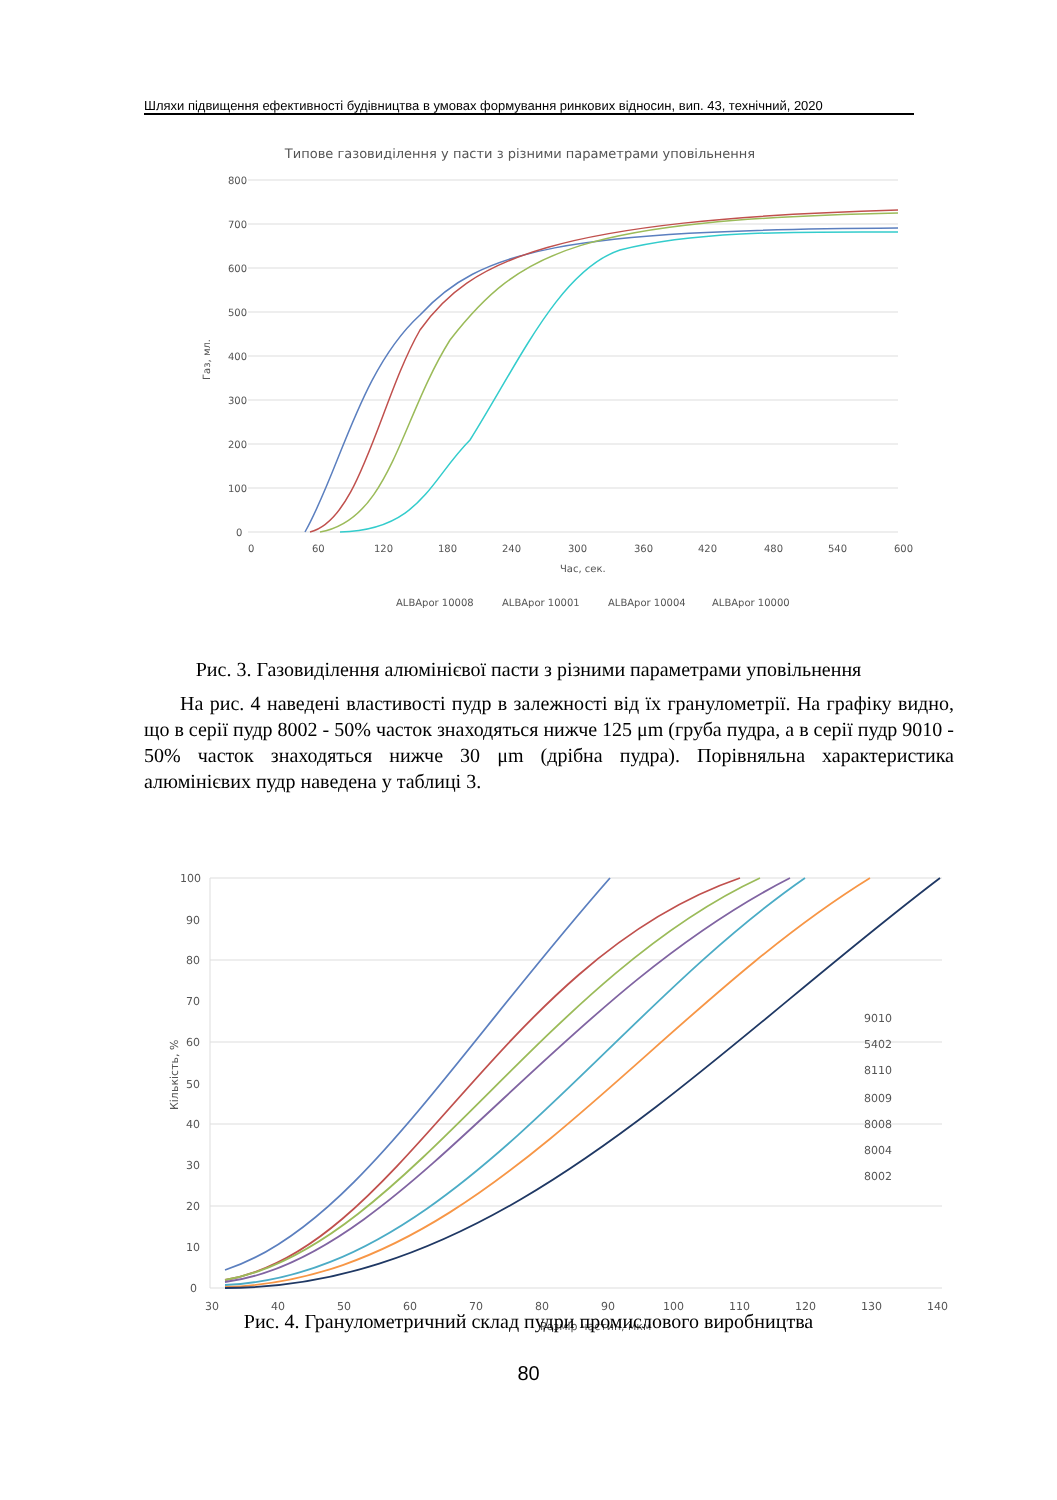Шляхи підвищення ефективності будівництва в умовах формування ринкових відносин, вип. 43, технічний, 2020
Типове газовиділення у пасти з різними параметрами уповільнення
800
700
600
500
400
300
200
100
0
0
60
120
180
240
300
360
420
480
540
600
Час, сек.
ALBApor 10008
ALBApor 10001
ALBApor 10004
ALBApor 10000
Газ, мл.
Рис. 3. Газовиділення алюмінієвої пасти з різними параметрами уповільнення
На рис. 4 наведені властивості пудр в залежності від їх гранулометрії. На графіку видно, що в серії пудр 8002 - 50% часток знаходяться нижче 125 μm (груба пудра, а в серії пудр 9010 - 50% часток знаходяться нижче 30 μm (дрібна пудра). Порівняльна характеристика алюмінієвих пудр наведена у таблиці 3.
100
90
80
70
60
50
40
30
20
10
0
30
40
50
60
70
80
90
100
110
120
130
140
Розмір частин, мкм
9010
5402
8110
8009
8008
8004
8002
Кількість, %
Рис. 4. Гранулометричний склад пудри промислового виробництва
80